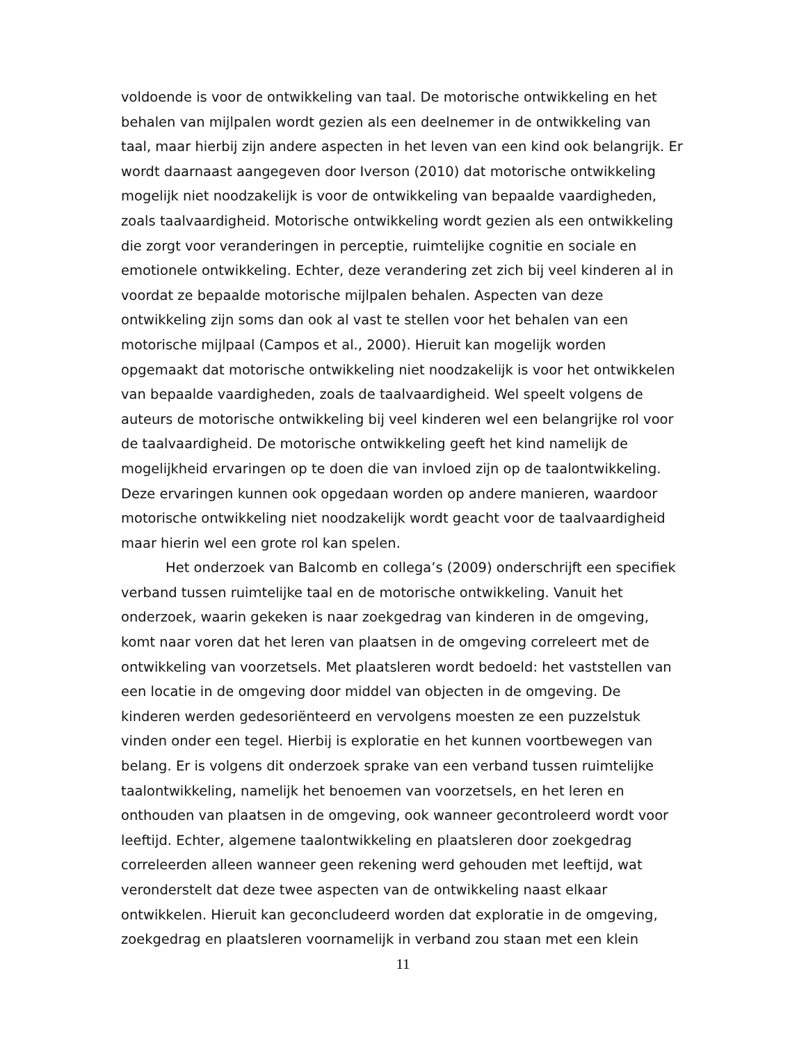voldoende is voor de ontwikkeling van taal. De motorische ontwikkeling en het behalen van mijlpalen wordt gezien als een deelnemer in de ontwikkeling van taal, maar hierbij zijn andere aspecten in het leven van een kind ook belangrijk. Er wordt daarnaast aangegeven door Iverson (2010) dat motorische ontwikkeling mogelijk niet noodzakelijk is voor de ontwikkeling van bepaalde vaardigheden, zoals taalvaardigheid. Motorische ontwikkeling wordt gezien als een ontwikkeling die zorgt voor veranderingen in perceptie, ruimtelijke cognitie en sociale en emotionele ontwikkeling. Echter, deze verandering zet zich bij veel kinderen al in voordat ze bepaalde motorische mijlpalen behalen. Aspecten van deze ontwikkeling zijn soms dan ook al vast te stellen voor het behalen van een motorische mijlpaal (Campos et al., 2000). Hieruit kan mogelijk worden opgemaakt dat motorische ontwikkeling niet noodzakelijk is voor het ontwikkelen van bepaalde vaardigheden, zoals de taalvaardigheid. Wel speelt volgens de auteurs de motorische ontwikkeling bij veel kinderen wel een belangrijke rol voor de taalvaardigheid. De motorische ontwikkeling geeft het kind namelijk de mogelijkheid ervaringen op te doen die van invloed zijn op de taalontwikkeling. Deze ervaringen kunnen ook opgedaan worden op andere manieren, waardoor motorische ontwikkeling niet noodzakelijk wordt geacht voor de taalvaardigheid maar hierin wel een grote rol kan spelen.
Het onderzoek van Balcomb en collega’s (2009) onderschrijft een specifiek verband tussen ruimtelijke taal en de motorische ontwikkeling. Vanuit het onderzoek, waarin gekeken is naar zoekgedrag van kinderen in de omgeving, komt naar voren dat het leren van plaatsen in de omgeving correleert met de ontwikkeling van voorzetsels. Met plaatsleren wordt bedoeld: het vaststellen van een locatie in de omgeving door middel van objecten in de omgeving. De kinderen werden gedesoriënteerd en vervolgens moesten ze een puzzelstuk vinden onder een tegel. Hierbij is exploratie en het kunnen voortbewegen van belang. Er is volgens dit onderzoek sprake van een verband tussen ruimtelijke taalontwikkeling, namelijk het benoemen van voorzetsels, en het leren en onthouden van plaatsen in de omgeving, ook wanneer gecontroleerd wordt voor leeftijd. Echter, algemene taalontwikkeling en plaatsleren door zoekgedrag correleerden alleen wanneer geen rekening werd gehouden met leeftijd, wat veronderstelt dat deze twee aspecten van de ontwikkeling naast elkaar ontwikkelen. Hieruit kan geconcludeerd worden dat exploratie in de omgeving, zoekgedrag en plaatsleren voornamelijk in verband zou staan met een klein
11